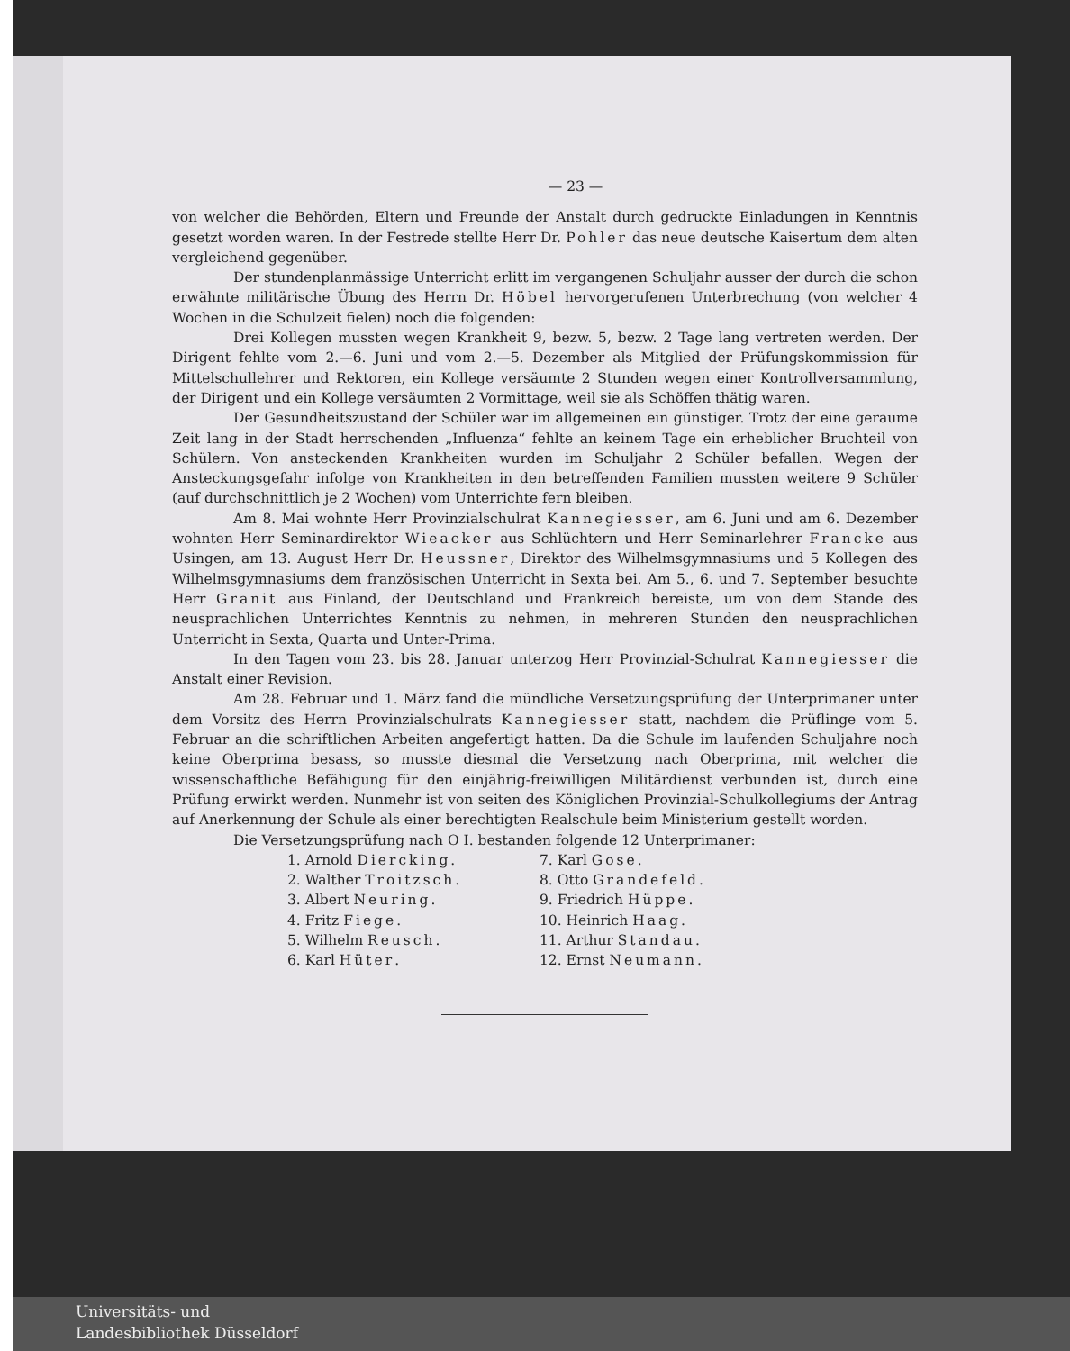— 23 —
von welcher die Behörden, Eltern und Freunde der Anstalt durch gedruckte Einladungen in Kenntnis gesetzt worden waren. In der Festrede stellte Herr Dr. Pohler das neue deutsche Kaisertum dem alten vergleichend gegenüber.
Der stundenplanmässige Unterricht erlitt im vergangenen Schuljahr ausser der durch die schon erwähnte militärische Übung des Herrn Dr. Höbel hervorgerufenen Unterbrechung (von welcher 4 Wochen in die Schulzeit fielen) noch die folgenden:
Drei Kollegen mussten wegen Krankheit 9, bezw. 5, bezw. 2 Tage lang vertreten werden. Der Dirigent fehlte vom 2.—6. Juni und vom 2.—5. Dezember als Mitglied der Prüfungskommission für Mittelschullehrer und Rektoren, ein Kollege versäumte 2 Stunden wegen einer Kontrollversammlung, der Dirigent und ein Kollege versäumten 2 Vormittage, weil sie als Schöffen thätig waren.
Der Gesundheitszustand der Schüler war im allgemeinen ein günstiger. Trotz der eine geraume Zeit lang in der Stadt herrschenden „Influenza“ fehlte an keinem Tage ein erheblicher Bruchteil von Schülern. Von ansteckenden Krankheiten wurden im Schuljahr 2 Schüler befallen. Wegen der Ansteckungsgefahr infolge von Krankheiten in den betreffenden Familien mussten weitere 9 Schüler (auf durchschnittlich je 2 Wochen) vom Unterrichte fern bleiben.
Am 8. Mai wohnte Herr Provinzialschulrat Kannegiesser, am 6. Juni und am 6. Dezember wohnten Herr Seminardirektor Wieacker aus Schlüchtern und Herr Seminarlehrer Francke aus Usingen, am 13. August Herr Dr. Heussner, Direktor des Wilhelmsgymnasiums und 5 Kollegen des Wilhelmsgymnasiums dem französischen Unterricht in Sexta bei. Am 5., 6. und 7. September besuchte Herr Granit aus Finland, der Deutschland und Frankreich bereiste, um von dem Stande des neusprachlichen Unterrichtes Kenntnis zu nehmen, in mehreren Stunden den neusprachlichen Unterricht in Sexta, Quarta und Unter-Prima.
In den Tagen vom 23. bis 28. Januar unterzog Herr Provinzial-Schulrat Kannegiesser die Anstalt einer Revision.
Am 28. Februar und 1. März fand die mündliche Versetzungsprüfung der Unterprimaner unter dem Vorsitz des Herrn Provinzialschulrats Kannegiesser statt, nachdem die Prüflinge vom 5. Februar an die schriftlichen Arbeiten angefertigt hatten. Da die Schule im laufenden Schuljahre noch keine Oberprima besass, so musste diesmal die Versetzung nach Oberprima, mit welcher die wissenschaftliche Befähigung für den einjährig-freiwilligen Militärdienst verbunden ist, durch eine Prüfung erwirkt werden. Nunmehr ist von seiten des Königlichen Provinzial-Schulkollegiums der Antrag auf Anerkennung der Schule als einer berechtigten Realschule beim Ministerium gestellt worden.
Die Versetzungsprüfung nach O I. bestanden folgende 12 Unterprimaner:
1. Arnold Diercking.
7. Karl Gose.
2. Walther Troitzsch.
8. Otto Grandefeld.
3. Albert Neuring.
9. Friedrich Hüppe.
4. Fritz Fiege.
10. Heinrich Haag.
5. Wilhelm Reusch.
11. Arthur Standau.
6. Karl Hüter.
12. Ernst Neumann.
Universitäts- und
Landesbibliothek Düsseldorf